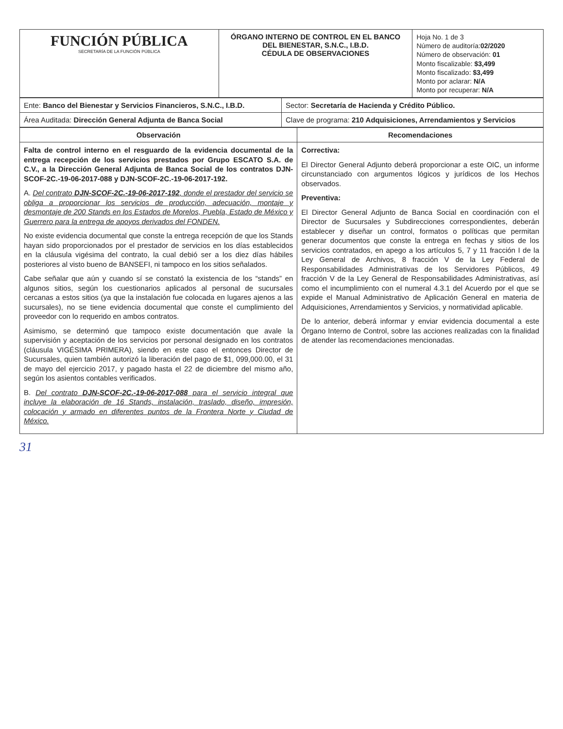| FUNCIÓN PÚBLICA SECRETARÍA DE LA FUNCIÓN PÚBLICA | ÓRGANO INTERNO DE CONTROL EN EL BANCO DEL BIENESTAR, S.N.C., I.B.D. CÉDULA DE OBSERVACIONES | Hoja No. 1 de 3 Número de auditoría: 02/2020 Número de observación: 01 Monto fiscalizable: $3,499 Monto fiscalizado: $3,499 Monto por aclarar: N/A Monto por recuperar: N/A |
| Ente: Banco del Bienestar y Servicios Financieros, S.N.C., I.B.D. | Sector: Secretaría de Hacienda y Crédito Público. |
| Área Auditada: Dirección General Adjunta de Banca Social | Clave de programa: 210 Adquisiciones, Arrendamientos y Servicios |
| Observación | Recomendaciones |
| --- | --- |
| Falta de control interno en el resguardo de la evidencia documental de la entrega recepción de los servicios prestados por Grupo ESCATO S.A. de C.V., a la Dirección General Adjunta de Banca Social de los contratos DJN-SCOF-2C.-19-06-2017-088 y DJN-SCOF-2C.-19-06-2017-192. A. Del contrato DJN-SCOF-2C.-19-06-2017-192 , donde el prestador del servicio se obliga a proporcionar los servicios de producción, adecuación, montaje y desmontaje de 200 Stands en los Estados de Morelos, Puebla, Estado de México y Guerrero para la entrega de apoyos derivados del FONDEN. No existe evidencia documental que conste la entrega recepción de que los Stands hayan sido proporcionados por el prestador de servicios en los días establecidos en la cláusula vigésima del contrato, la cual debió ser a los diez días hábiles posteriores al visto bueno de BANSEFI, ni tampoco en los sitios señalados. Cabe señalar que aún y cuando sí se constató la existencia de los “stands” en algunos sitios, según los cuestionarios aplicados al personal de sucursales cercanas a estos sitios (ya que la instalación fue colocada en lugares ajenos a las sucursales), no se tiene evidencia documental que conste el cumplimiento del proveedor con lo requerido en ambos contratos. Asimismo, se determinó que tampoco existe documentación que avale la supervisión y aceptación de los servicios por personal designado en los contratos (cláusula VIGÉSIMA PRIMERA), siendo en este caso el entonces Director de Sucursales, quien también autorizó la liberación del pago de $1, 099,000.00, el 31 de mayo del ejercicio 2017, y pagado hasta el 22 de diciembre del mismo año, según los asientos contables verificados. B. Del contrato DJN-SCOF-2C.-19-06-2017-088 para el servicio integral que incluye la elaboración de 16 Stands, instalación, traslado, diseño, impresión, colocación y armado en diferentes puntos de la Frontera Norte y Ciudad de México. | Correctiva: El Director General Adjunto deberá proporcionar a este OIC, un informe circunstanciado con argumentos lógicos y jurídicos de los Hechos observados. Preventiva: El Director General Adjunto de Banca Social en coordinación con el Director de Sucursales y Subdirecciones correspondientes, deberán establecer y diseñar un control, formatos o políticas que permitan generar documentos que conste la entrega en fechas y sitios de los servicios contratados, en apego a los artículos 5, 7 y 11 fracción I de la Ley General de Archivos, 8 fracción V de la Ley Federal de Responsabilidades Administrativas de los Servidores Públicos, 49 fracción V de la Ley General de Responsabilidades Administrativas, así como el incumplimiento con el numeral 4.3.1 del Acuerdo por el que se expide el Manual Administrativo de Aplicación General en materia de Adquisiciones, Arrendamientos y Servicios, y normatividad aplicable. De lo anterior, deberá informar y enviar evidencia documental a este Órgano Interno de Control, sobre las acciones realizadas con la finalidad de atender las recomendaciones mencionadas. |
31